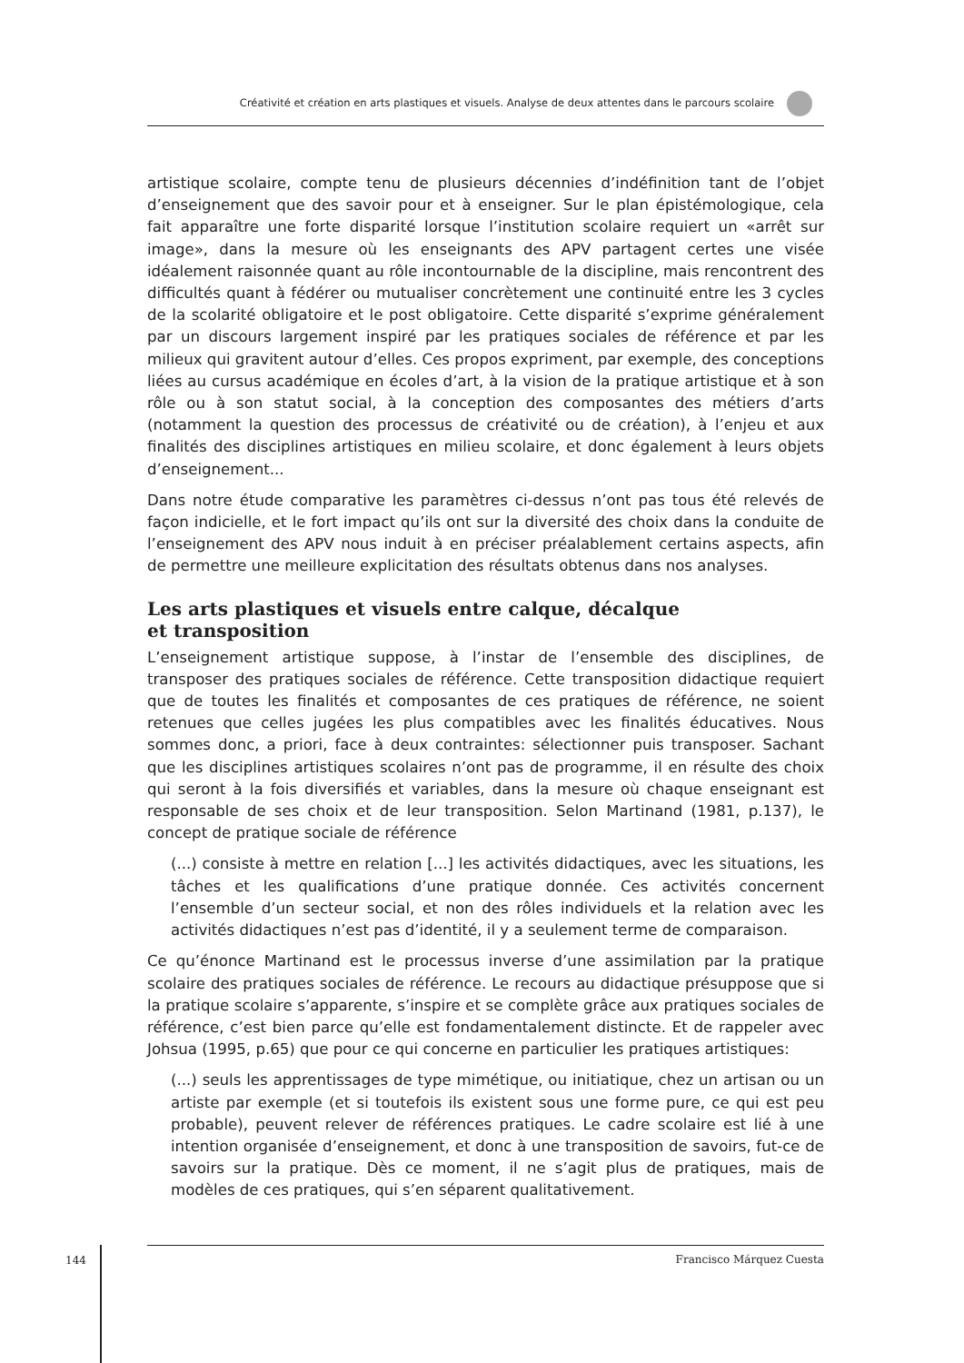Créativité et création en arts plastiques et visuels. Analyse de deux attentes dans le parcours scolaire
artistique scolaire, compte tenu de plusieurs décennies d’indéfinition tant de l’objet d’enseignement que des savoir pour et à enseigner. Sur le plan épistémologique, cela fait apparaître une forte disparité lorsque l’institution scolaire requiert un «arrêt sur image», dans la mesure où les enseignants des APV partagent certes une visée idéalement raisonnée quant au rôle incontournable de la discipline, mais rencontrent des difficultés quant à fédérer ou mutualiser concrètement une continuité entre les 3 cycles de la scolarité obligatoire et le post obligatoire. Cette disparité s’exprime généralement par un discours largement inspiré par les pratiques sociales de référence et par les milieux qui gravitent autour d’elles. Ces propos expriment, par exemple, des conceptions liées au cursus académique en écoles d’art, à la vision de la pratique artistique et à son rôle ou à son statut social, à la conception des composantes des métiers d’arts (notamment la question des processus de créativité ou de création), à l’enjeu et aux finalités des disciplines artistiques en milieu scolaire, et donc également à leurs objets d’enseignement...
Dans notre étude comparative les paramètres ci-dessus n’ont pas tous été relevés de façon indicielle, et le fort impact qu’ils ont sur la diversité des choix dans la conduite de l’enseignement des APV nous induit à en préciser préalablement certains aspects, afin de permettre une meilleure explicitation des résultats obtenus dans nos analyses.
Les arts plastiques et visuels entre calque, décalque
et transposition
L’enseignement artistique suppose, à l’instar de l’ensemble des disciplines, de transposer des pratiques sociales de référence. Cette transposition didactique requiert que de toutes les finalités et composantes de ces pratiques de référence, ne soient retenues que celles jugées les plus compatibles avec les finalités éducatives. Nous sommes donc, a priori, face à deux contraintes: sélectionner puis transposer. Sachant que les disciplines artistiques scolaires n’ont pas de programme, il en résulte des choix qui seront à la fois diversifiés et variables, dans la mesure où chaque enseignant est responsable de ses choix et de leur transposition. Selon Martinand (1981, p.137), le concept de pratique sociale de référence
(...) consiste à mettre en relation [...] les activités didactiques, avec les situations, les tâches et les qualifications d’une pratique donnée. Ces activités concernent l’ensemble d’un secteur social, et non des rôles individuels et la relation avec les activités didactiques n’est pas d’identité, il y a seulement terme de comparaison.
Ce qu’énonce Martinand est le processus inverse d’une assimilation par la pratique scolaire des pratiques sociales de référence. Le recours au didactique présuppose que si la pratique scolaire s’apparente, s’inspire et se complète grâce aux pratiques sociales de référence, c’est bien parce qu’elle est fondamentalement distincte. Et de rappeler avec Johsua (1995, p.65) que pour ce qui concerne en particulier les pratiques artistiques:
(...) seuls les apprentissages de type mimétique, ou initiatique, chez un artisan ou un artiste par exemple (et si toutefois ils existent sous une forme pure, ce qui est peu probable), peuvent relever de références pratiques. Le cadre scolaire est lié à une intention organisée d’enseignement, et donc à une transposition de savoirs, fut-ce de savoirs sur la pratique. Dès ce moment, il ne s’agit plus de pratiques, mais de modèles de ces pratiques, qui s’en séparent qualitativement.
144
Francisco Márquez Cuesta